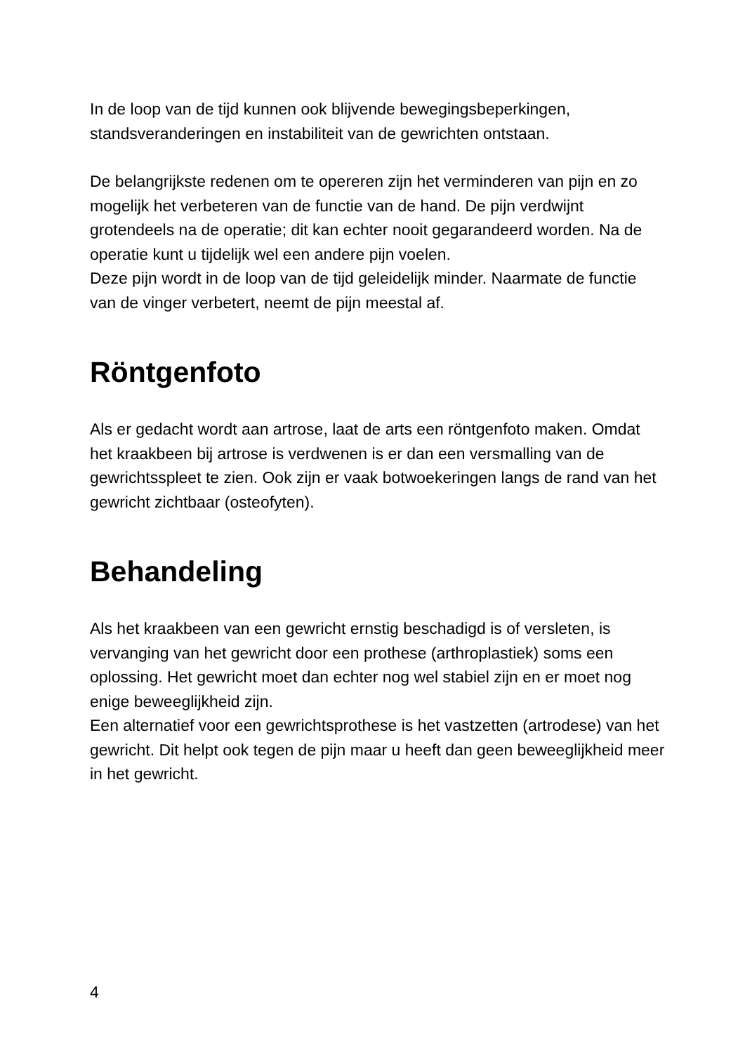In de loop van de tijd kunnen ook blijvende bewegingsbeperkingen, standsveranderingen en instabiliteit van de gewrichten ontstaan.
De belangrijkste redenen om te opereren zijn het verminderen van pijn en zo mogelijk het verbeteren van de functie van de hand. De pijn verdwijnt grotendeels na de operatie; dit kan echter nooit gegarandeerd worden. Na de operatie kunt u tijdelijk wel een andere pijn voelen.
Deze pijn wordt in de loop van de tijd geleidelijk minder. Naarmate de functie van de vinger verbetert, neemt de pijn meestal af.
Röntgenfoto
Als er gedacht wordt aan artrose, laat de arts een röntgenfoto maken. Omdat het kraakbeen bij artrose is verdwenen is er dan een versmalling van de gewrichtsspleet te zien. Ook zijn er vaak botwoekeringen langs de rand van het gewricht zichtbaar (osteofyten).
Behandeling
Als het kraakbeen van een gewricht ernstig beschadigd is of versleten, is vervanging van het gewricht door een prothese (arthroplastiek) soms een oplossing. Het gewricht moet dan echter nog wel stabiel zijn en er moet nog enige beweeglijkheid zijn.
Een alternatief voor een gewrichtsprothese is het vastzetten (artrodese) van het gewricht. Dit helpt ook tegen de pijn maar u heeft dan geen beweeglijkheid meer in het gewricht.
4